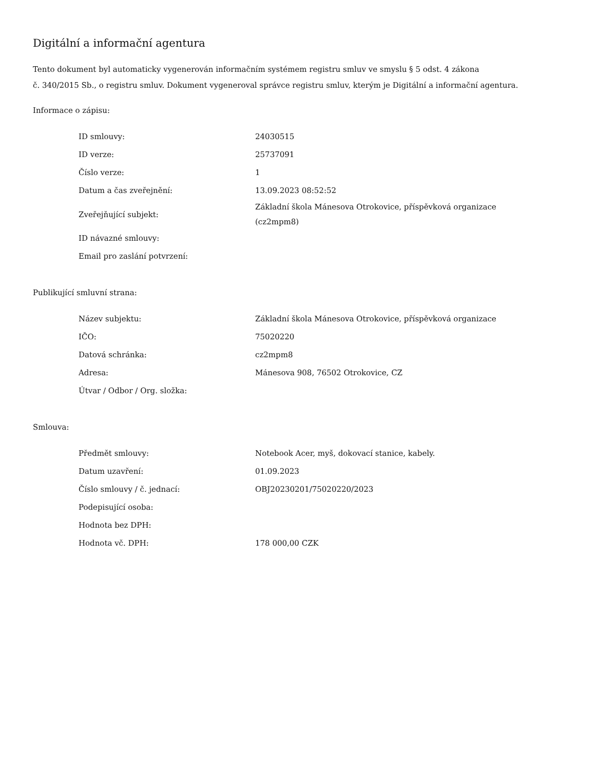Digitální a informační agentura
Tento dokument byl automaticky vygenerován informačním systémem registru smluv ve smyslu § 5 odst. 4 zákona
č. 340/2015 Sb., o registru smluv. Dokument vygeneroval správce registru smluv, kterým je Digitální a informační agentura.
Informace o zápisu:
| ID smlouvy: | 24030515 |
| ID verze: | 25737091 |
| Číslo verze: | 1 |
| Datum a čas zveřejnění: | 13.09.2023 08:52:52 |
| Zveřejňující subjekt: | Základní škola Mánesova Otrokovice, příspěvková organizace (cz2mpm8) |
| ID návazné smlouvy: | |
| Email pro zaslání potvrzení: | |
Publikující smluvní strana:
| Název subjektu: | Základní škola Mánesova Otrokovice, příspěvková organizace |
| IČO: | 75020220 |
| Datová schránka: | cz2mpm8 |
| Adresa: | Mánesova 908, 76502 Otrokovice, CZ |
| Útvar / Odbor / Org. složka: | |
Smlouva:
| Předmět smlouvy: | Notebook Acer, myš, dokovací stanice, kabely. |
| Datum uzavření: | 01.09.2023 |
| Číslo smlouvy / č. jednací: | OBJ20230201/75020220/2023 |
| Podepisující osoba: | |
| Hodnota bez DPH: | |
| Hodnota vč. DPH: | 178 000,00 CZK |